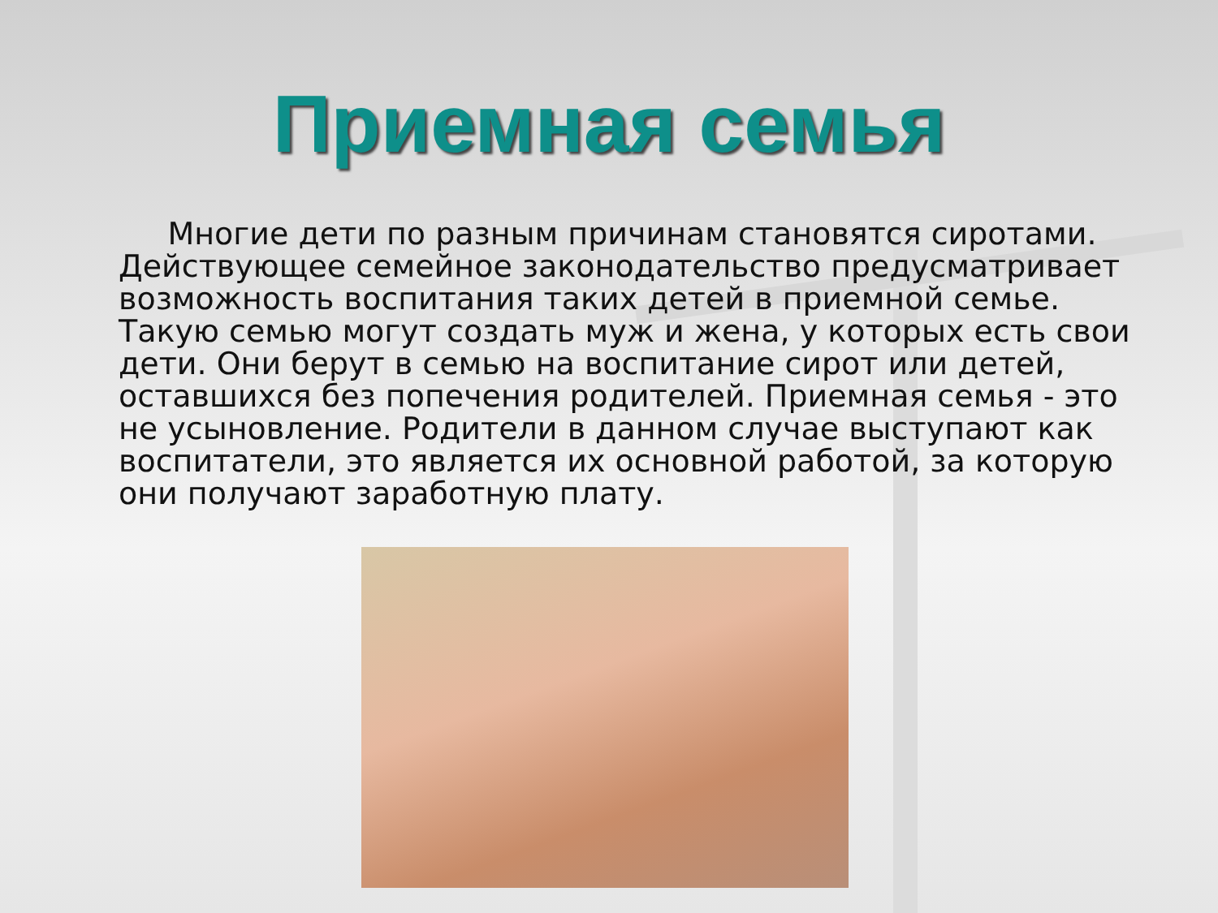Приемная семья
Многие дети по разным причинам становятся сиротами. Действующее семейное законодательство предусматривает возможность воспитания таких детей в приемной семье. Такую семью могут создать муж и жена, у которых есть свои дети. Они берут в семью на воспитание сирот или детей, оставшихся без попечения родителей. Приемная семья - это не усыновление. Родители в данном случае выступают как воспитатели, это является их основной работой, за которую они получают заработную плату.